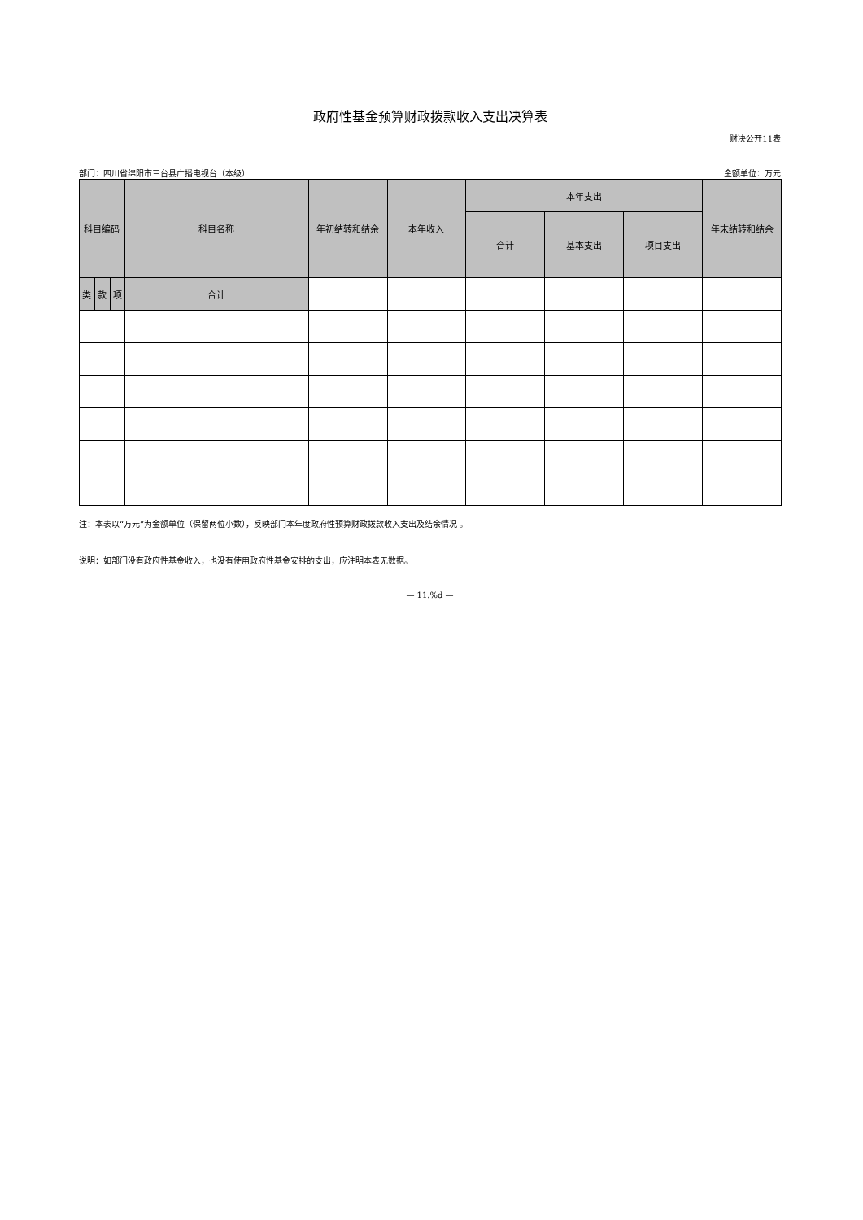政府性基金预算财政拨款收入支出决算表
财决公开11表
部门：四川省绵阳市三台县广播电视台（本级） 金额单位：万元
| 科目编码 | | | 科目名称 | 年初结转和结余 | 本年收入 | 本年支出 | | | 年末结转和结余 |
| --- | --- | --- | --- | --- | --- | --- | --- | --- | --- |
| | | | | | | 合计 | 基本支出 | 项目支出 | |
| 类 | 款 | 项 | 合计 | | | | | | |
注：本表以“万元”为金额单位（保留两位小数），反映部门本年度政府性预算财政拨款收入支出及结余情况 。
说明：如部门没有政府性基金收入，也没有使用政府性基金安排的支出，应注明本表无数据。
— 11.%d —